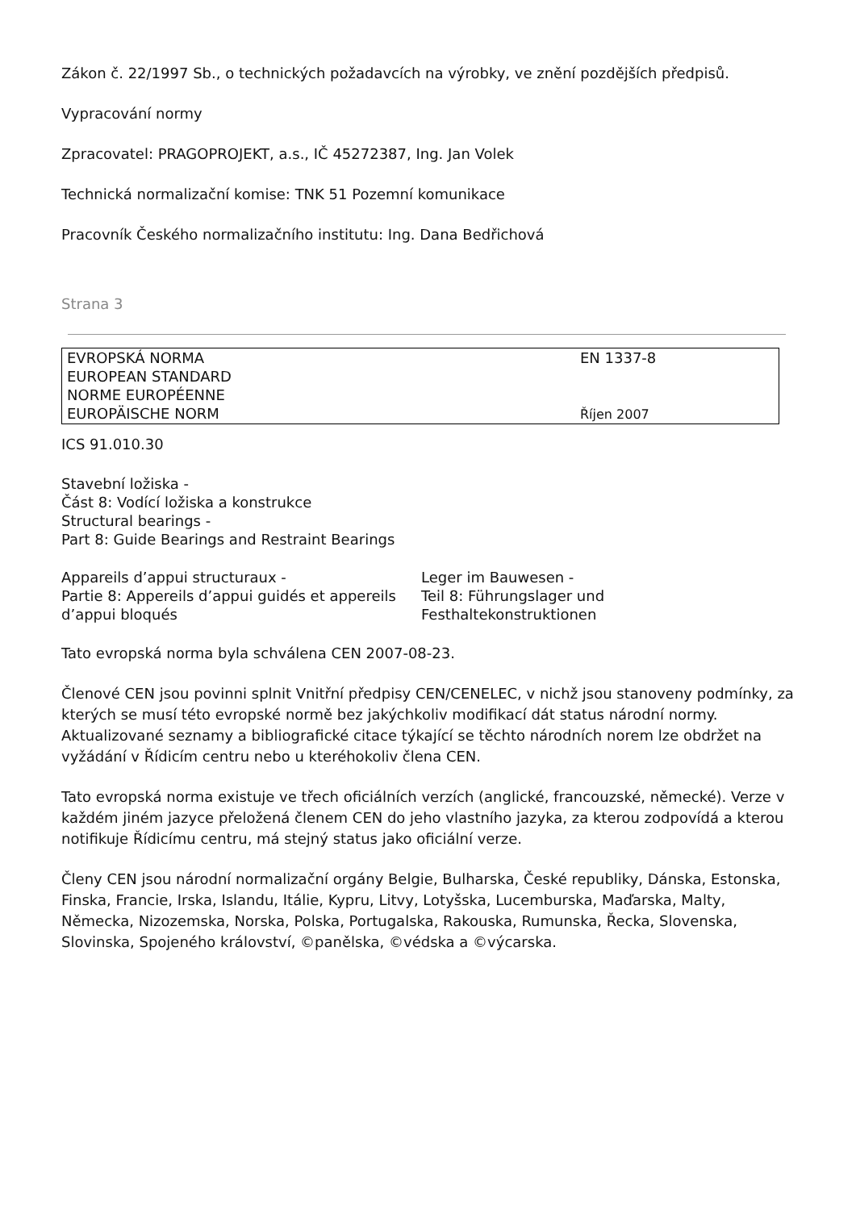Zákon č. 22/1997 Sb., o technických požadavcích na výrobky, ve znění pozdějších předpisů.
Vypracování normy
Zpracovatel: PRAGOPROJEKT, a.s., IČ 45272387, Ing. Jan Volek
Technická normalizační komise: TNK 51 Pozemní komunikace
Pracovník Českého normalizačního institutu: Ing. Dana Bedřichová
Strana 3
| EVROPSKÁ NORMA EUROPEAN STANDARD NORME EUROPÉENNE EUROPÄISCHE NORM | EN 1337-8 Říjen 2007 |
ICS 91.010.30
Stavební ložiska -
Část 8: Vodící ložiska a konstrukce
Structural bearings -
Part 8: Guide Bearings and Restraint Bearings
Appareils d’appui structuraux -
Partie 8: Appereils d’appui guidés et appereils d’appui bloqués
Leger im Bauwesen -
Teil 8: Führungslager und
Festhaltekonstruktionen
Tato evropská norma byla schválena CEN 2007-08-23.
Členové CEN jsou povinni splnit Vnitřní předpisy CEN/CENELEC, v nichž jsou stanoveny podmínky, za kterých se musí této evropské normě bez jakýchkoliv modifikací dát status národní normy. Aktualizované seznamy a bibliografické citace týkající se těchto národních norem lze obdržet na vyžádání v Řídicím centru nebo u kteréhokoliv člena CEN.
Tato evropská norma existuje ve třech oficiálních verzích (anglické, francouzské, německé). Verze v každém jiném jazyce přeložená členem CEN do jeho vlastního jazyka, za kterou zodpovídá a kterou notifikuje Řídicímu centru, má stejný status jako oficiální verze.
Členy CEN jsou národní normalizační orgány Belgie, Bulharska, České republiky, Dánska, Estonska, Finska, Francie, Irska, Islandu, Itálie, Kypru, Litvy, Lotyšska, Lucemburska, Maďarska, Malty, Německa, Nizozemska, Norska, Polska, Portugalska, Rakouska, Rumunska, Řecka, Slovenska, Slovinska, Spojeného království, ©panělska, ©védska a ©výcarska.